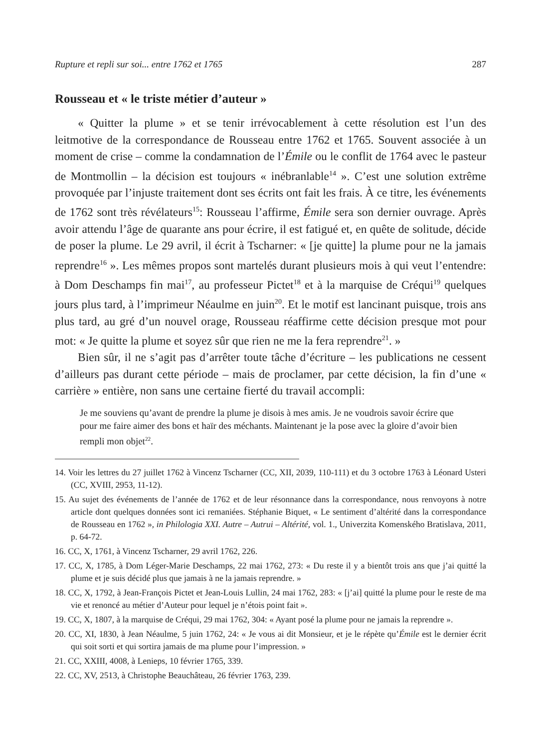Rupture et repli sur soi... entre 1762 et 1765 287
Rousseau et « le triste métier d’auteur »
« Quitter la plume » et se tenir irrévocablement à cette résolution est l’un des leitmotive de la correspondance de Rousseau entre 1762 et 1765. Souvent associée à un moment de crise – comme la condamnation de l’Émile ou le conflit de 1764 avec le pasteur de Montmollin – la décision est toujours « inébranlable<sup>14</sup> ». C’est une solution extrême provoquée par l’injuste traitement dont ses écrits ont fait les frais. À ce titre, les événements de 1762 sont très révélateurs<sup>15</sup>: Rousseau l’affirme, Émile sera son dernier ouvrage. Après avoir attendu l’âge de quarante ans pour écrire, il est fatigué et, en quête de solitude, décide de poser la plume. Le 29 avril, il écrit à Tscharner: « [je quitte] la plume pour ne la jamais reprendre<sup>16</sup> ». Les mêmes propos sont martelés durant plusieurs mois à qui veut l’entendre: à Dom Deschamps fin mai<sup>17</sup>, au professeur Pictet<sup>18</sup> et à la marquise de Créqui<sup>19</sup> quelques jours plus tard, à l’imprimeur Néaulme en juin<sup>20</sup>. Et le motif est lancinant puisque, trois ans plus tard, au gré d’un nouvel orage, Rousseau réaffirme cette décision presque mot pour mot: « Je quitte la plume et soyez sûr que rien ne me la fera reprendre<sup>21</sup>. »
Bien sûr, il ne s’agit pas d’arrêter toute tâche d’écriture – les publications ne cessent d’ailleurs pas durant cette période – mais de proclamer, par cette décision, la fin d’une « carrière » entière, non sans une certaine fierté du travail accompli:
Je me souviens qu’avant de prendre la plume je disois à mes amis. Je ne voudrois savoir écrire que pour me faire aimer des bons et haïr des méchants. Maintenant je la pose avec la gloire d’avoir bien rempli mon objet<sup>22</sup>.
14. Voir les lettres du 27 juillet 1762 à Vincenz Tscharner (CC, XII, 2039, 110-111) et du 3 octobre 1763 à Léonard Usteri (CC, XVIII, 2953, 11-12).
15. Au sujet des événements de l’année de 1762 et de leur résonnance dans la correspondance, nous renvoyons à notre article dont quelques données sont ici remaniées. Stéphanie Biquet, « Le sentiment d’altérité dans la correspondance de Rousseau en 1762 », in Philologia XXI. Autre – Autrui – Altérité, vol. 1., Univerzita Komenského Bratislava, 2011, p. 64-72.
16. CC, X, 1761, à Vincenz Tscharner, 29 avril 1762, 226.
17. CC, X, 1785, à Dom Léger-Marie Deschamps, 22 mai 1762, 273: « Du reste il y a bientôt trois ans que j’ai quitté la plume et je suis décidé plus que jamais à ne la jamais reprendre. »
18. CC, X, 1792, à Jean-François Pictet et Jean-Louis Lullin, 24 mai 1762, 283: « [j’ai] quitté la plume pour le reste de ma vie et renoncé au métier d’Auteur pour lequel je n’étois point fait ».
19. CC, X, 1807, à la marquise de Créqui, 29 mai 1762, 304: « Ayant posé la plume pour ne jamais la reprendre ».
20. CC, XI, 1830, à Jean Néaulme, 5 juin 1762, 24: « Je vous ai dit Monsieur, et je le répète qu’Émile est le dernier écrit qui soit sorti et qui sortira jamais de ma plume pour l’impression. »
21. CC, XXIII, 4008, à Lenieps, 10 février 1765, 339.
22. CC, XV, 2513, à Christophe Beauchâteau, 26 février 1763, 239.